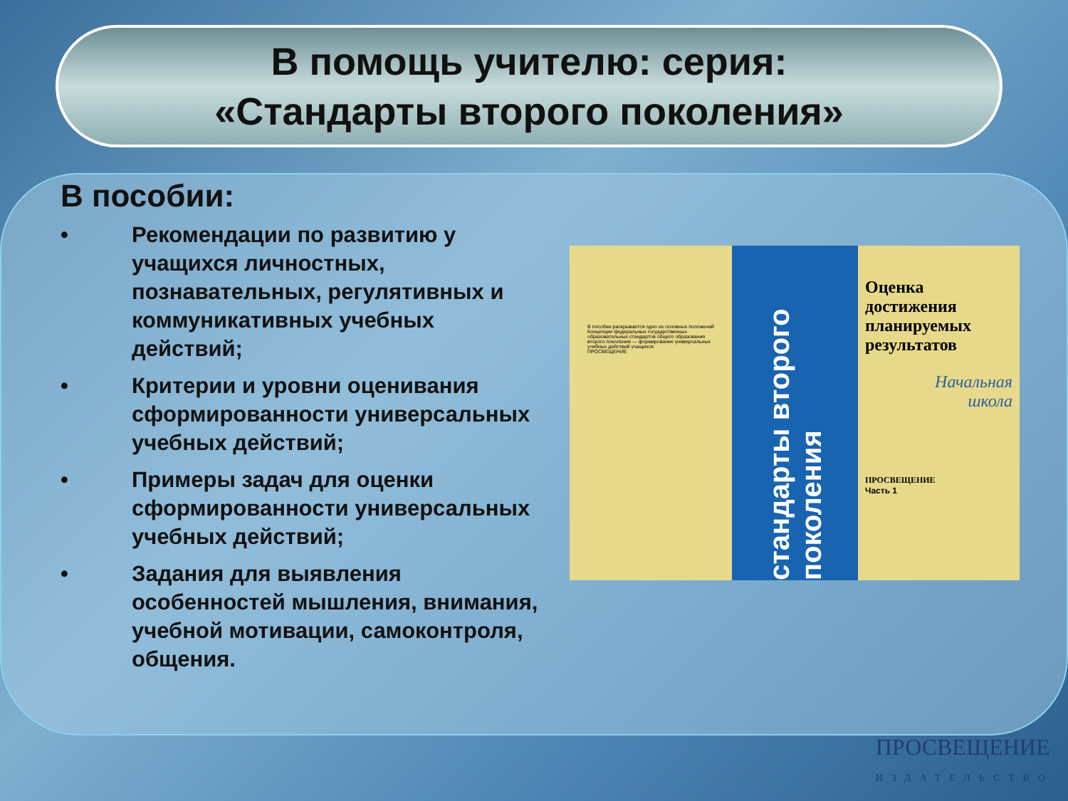В помощь учителю: серия:
«Стандарты второго поколения»
В пособии:
• Рекомендации по развитию у учащихся личностных, познавательных, регулятивных и коммуникативных учебных действий;
• Критерии и уровни оценивания сформированности универсальных учебных действий;
• Примеры задач для оценки сформированности универсальных учебных действий;
• Задания для выявления особенностей мышления, внимания, учебной мотивации, самоконтроля, общения.
В пособии раскрывается одно из основных положений Концепции федеральных государственных образовательных стандартов общего образования второго поколения — формирование универсальных учебных действий учащихся.
ПРОСВЕЩЕНИЕ
стандарты второго поколения
Оценка
достижения
планируемых
результатов
Начальная
школа
ПРОСВЕЩЕНИЕ
Часть 1
ПРОСВЕЩЕНИЕ
ИЗДАТЕЛЬСТВО